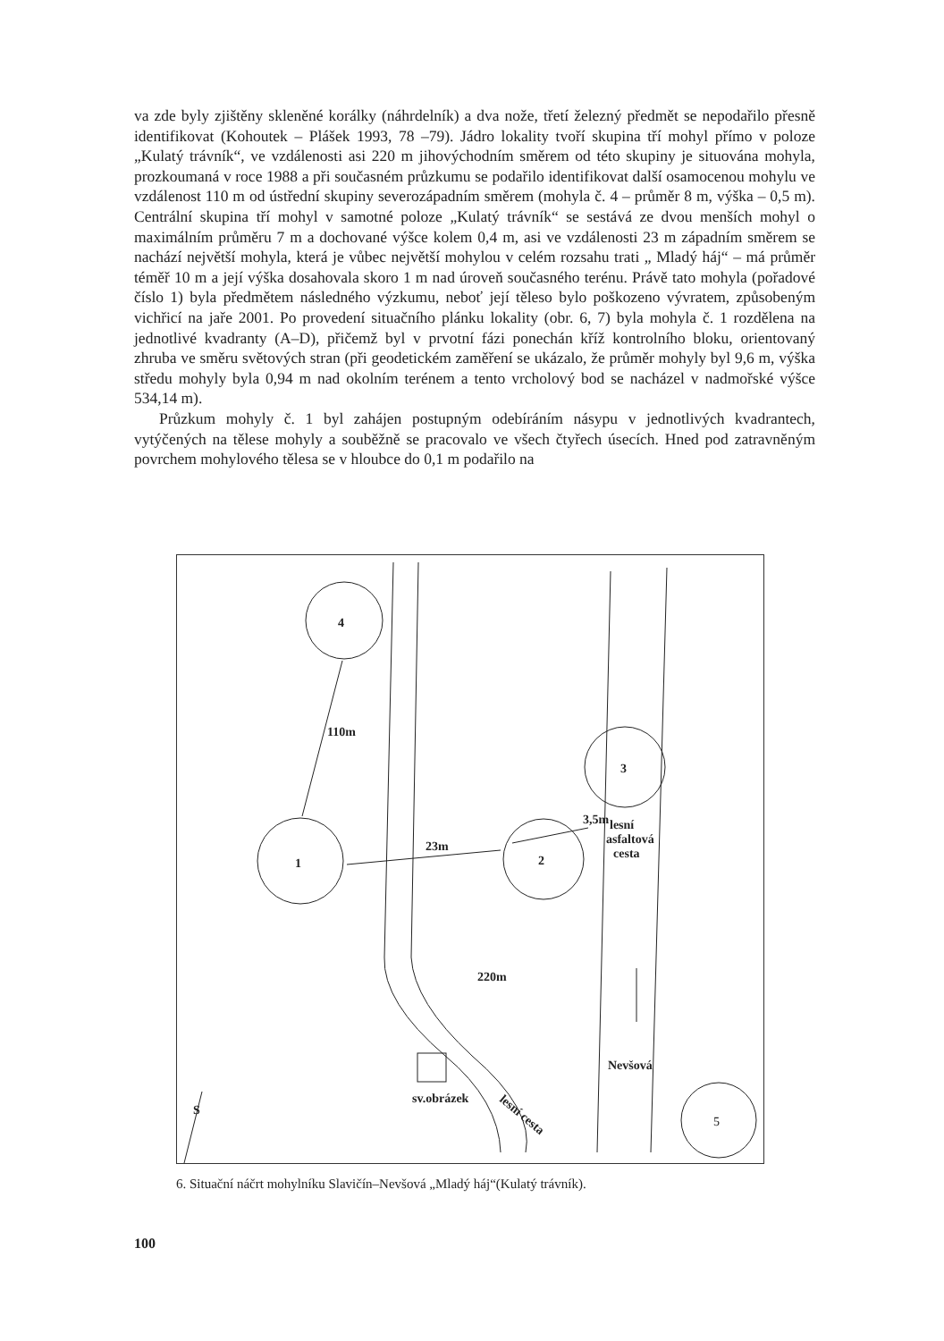va zde byly zjištěny skleněné korálky (náhrdelník) a dva nože, třetí železný předmět se nepodařilo přesně identifikovat (Kohoutek – Plášek 1993, 78 –79). Jádro lokality tvoří skupina tří mohyl přímo v poloze „Kulatý trávník“, ve vzdálenosti asi 220 m jihovýchodním směrem od této skupiny je situována mohyla, prozkoumaná v roce 1988 a při současném průzkumu se podařilo identifikovat další osamocenou mohylu ve vzdálenost 110 m od ústřední skupiny severozápadním směrem (mohyla č. 4 – průměr 8 m, výška – 0,5 m). Centrální skupina tří mohyl v samotné poloze „Kulatý trávník“ se sestává ze dvou menších mohyl o maximálním průměru 7 m a dochované výšce kolem 0,4 m, asi ve vzdálenosti 23 m západním směrem se nachází největší mohyla, která je vůbec největší mohylou v celém rozsahu trati „ Mladý háj“ – má průměr téměř 10 m a její výška dosahovala skoro 1 m nad úroveň současného terénu. Právě tato mohyla (pořadové číslo 1) byla předmětem následného výzkumu, neboť její těleso bylo poškozeno vývratem, způsobeným vichřicí na jaře 2001. Po provedení situačního plánku lokality (obr. 6, 7) byla mohyla č. 1 rozdělena na jednotlivé kvadranty (A–D), přičemž byl v prvotní fázi ponechán kříž kontrolního bloku, orientovaný zhruba ve směru světových stran (při geodetickém zaměření se ukázalo, že průměr mohyly byl 9,6 m, výška středu mohyly byla 0,94 m nad okolním terénem a tento vrcholový bod se nacházel v nadmořské výšce 534,14 m).
Průzkum mohyly č. 1 byl zahájen postupným odebíráním násypu v jednotlivých kvadrantech, vytýčených na tělese mohyly a souběžně se pracovalo ve všech čtyřech úsecích. Hned pod zatravněným povrchem mohylového tělesa se v hloubce do 0,1 m podařilo na
4
1
2
3
5
110m
23m
3,5m
220m
lesní
asfaltová
cesta
Nevšová
sv.obrázek
S
lesní cesta
6. Situační náčrt mohylníku Slavičín–Nevšová „Mladý háj“(Kulatý trávník).
100